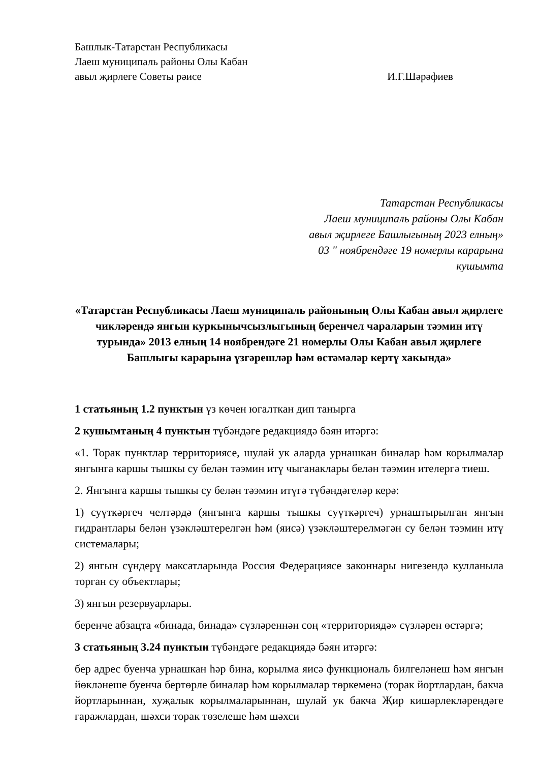Башлык-Татарстан Республикасы
Лаеш муниципаль районы Олы Кабан
авыл җирлеге Советы рәисе И.Г.Шәрәфиев
Татарстан Республикасы
Лаеш муниципаль районы Олы Кабан
авыл җирлеге Башлыгының 2023 елның»
03 " ноябрендәге 19 номерлы карарына
кушымта
«Татарстан Республикасы Лаеш муниципаль районының Олы Кабан авыл җирлеге чикләрендә янгын куркынычсызлыгының беренчел чараларын тәэмин итү турында» 2013 елның 14 ноябрендәге 21 номерлы Олы Кабан авыл җирлеге Башлыгы карарына үзгәрешләр һәм өстәмәләр кертү хакында»
1 статьяның 1.2 пунктын үз көчен югалткан дип танырга
2 кушымтаның 4 пунктын түбәндәге редакциядә бәян итәргә:
«1. Торак пунктлар территориясе, шулай ук аларда урнашкан биналар һәм корылмалар янгынга каршы тышкы су белән тәэмин итү чыганаклары белән тәэмин ителергә тиеш.
2. Янгынга каршы тышкы су белән тәэмин итүгә түбәндәгеләр керә:
1) суүткәргеч челтәрдә (янгынга каршы тышкы суүткәргеч) урнаштырылган янгын гидрантлары белән үзәкләштерелгән һәм (яисә) үзәкләштерелмәгән су белән тәэмин итү системалары;
2) янгын сүндерү максатларында Россия Федерациясе законнары нигезендә кулланыла торган су объектлары;
3) янгын резервуарлары.
беренче абзацта «бинада, бинада» сүзләреннән соң «территориядә» сүзләрен өстәргә;
3 статьяның 3.24 пунктын түбәндәге редакциядә бәян итәргә:
бер адрес буенча урнашкан һәр бина, корылма яисә функциональ билгеләнеш һәм янгын йөкләнеше буенча бертөрле биналар һәм корылмалар төркеменә (торак йортлардан, бакча йортларыннан, хуҗалык корылмаларыннан, шулай ук бакча Җир кишәрлекләрендәге гаражлардан, шәхси торак төзелеше һәм шәхси